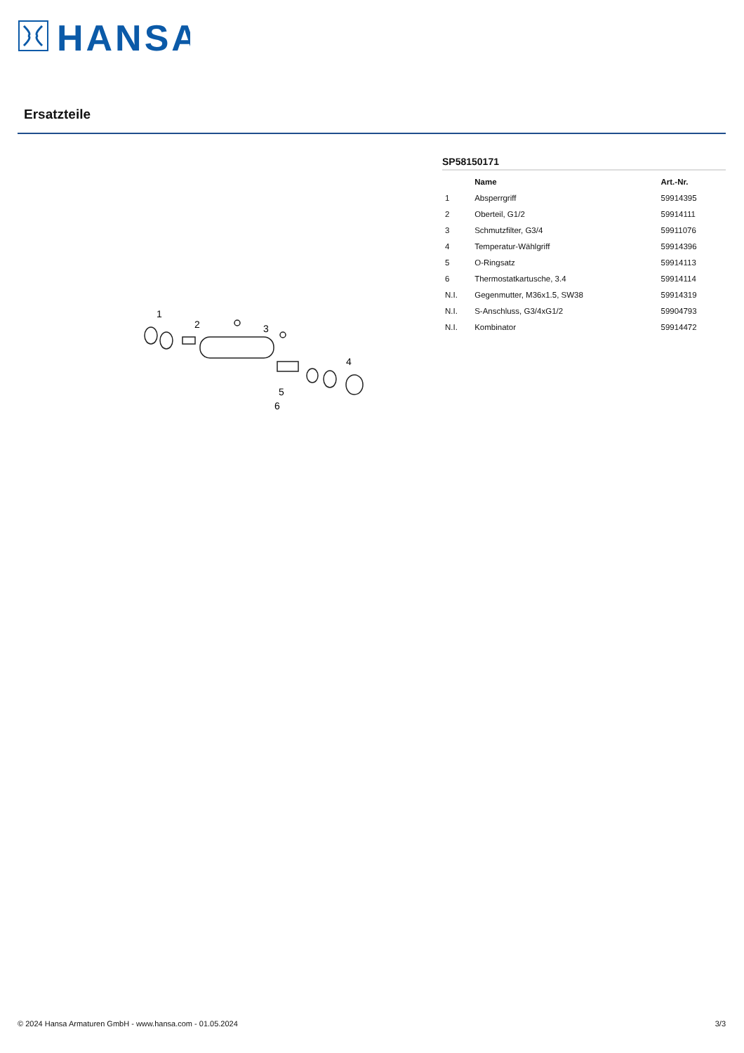HANSA
Ersatzteile
1
2
3
4
5
6
SP58150171
| | Name | Art.-Nr. |
| --- | --- | --- |
| 1 | Absperrgriff | 59914395 |
| 2 | Oberteil, G1/2 | 59914111 |
| 3 | Schmutzfilter, G3/4 | 59911076 |
| 4 | Temperatur-Wählgriff | 59914396 |
| 5 | O-Ringsatz | 59914113 |
| 6 | Thermostatkartusche, 3.4 | 59914114 |
| N.I. | Gegenmutter, M36x1.5, SW38 | 59914319 |
| N.I. | S-Anschluss, G3/4xG1/2 | 59904793 |
| N.I. | Kombinator | 59914472 |
© 2024 Hansa Armaturen GmbH - www.hansa.com - 01.05.2024 3/3